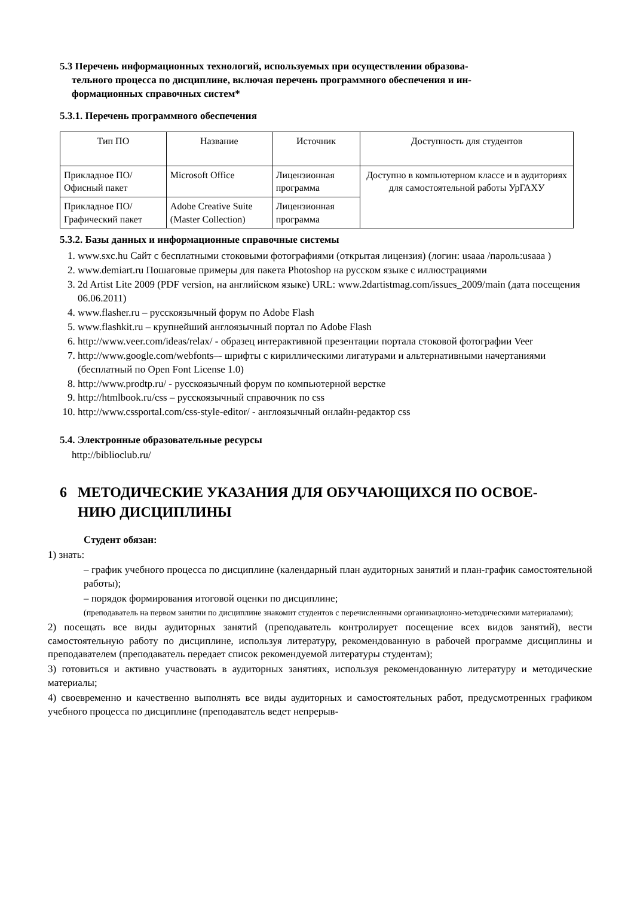5.3 Перечень информационных технологий, используемых при осуществлении образова-
тельного процесса по дисциплине, включая перечень программного обеспечения и ин-
формационных справочных систем*
5.3.1. Перечень программного обеспечения
| Тип ПО | Название | Источник | Доступность для студентов |
| --- | --- | --- | --- |
| Прикладное ПО/ Офисный пакет | Microsoft Office | Лицензионная программа | Доступно в компьютерном классе и в аудиториях для самостоятельной работы УрГАХУ |
| Прикладное ПО/ Графический пакет | Adobe Creative Suite (Master Collection) | Лицензионная программа | |
5.3.2. Базы данных и информационные справочные системы
1. www.sxc.hu Сайт с бесплатными стоковыми фотографиями (открытая лицензия) (логин: usaaa /пароль:usaaa )
2. www.demiart.ru Пошаговые примеры для пакета Photoshop на русском языке с иллюстрациями
3. 2d Artist Lite 2009 (PDF version, на английском языке) URL: www.2dartistmag.com/issues_2009/main (дата посещения 06.06.2011)
4. www.flasher.ru – русскоязычный форум по Adobe Flash
5. www.flashkit.ru – крупнейший англоязычный портал по Adobe Flash
6. http://www.veer.com/ideas/relax/ - образец интерактивной презентации портала стоковой фотографии Veer
7. http://www.google.com/webfonts–- шрифты с кириллическими лигатурами и альтернативными начертаниями (бесплатный по Open Font License 1.0)
8. http://www.prodtp.ru/ - русскоязычный форум по компьютерной верстке
9. http://htmlbook.ru/css – русскоязычный справочник по css
10. http://www.cssportal.com/css-style-editor/ - англоязычный онлайн-редактор css
5.4. Электронные образовательные ресурсы
http://biblioclub.ru/
6 МЕТОДИЧЕСКИЕ УКАЗАНИЯ ДЛЯ ОБУЧАЮЩИХСЯ ПО ОСВОЕ-
НИЮ ДИСЦИПЛИНЫ
Студент обязан:
1) знать:
– график учебного процесса по дисциплине (календарный план аудиторных занятий и план-график самостоятельной работы);
– порядок формирования итоговой оценки по дисциплине;
(преподаватель на первом занятии по дисциплине знакомит студентов с перечисленными организационно-методическими материалами);
2) посещать все виды аудиторных занятий (преподаватель контролирует посещение всех видов занятий), вести самостоятельную работу по дисциплине, используя литературу, рекомендованную в рабочей программе дисциплины и преподавателем (преподаватель передает список рекомендуемой литературы студентам);
3) готовиться и активно участвовать в аудиторных занятиях, используя рекомендованную литературу и методические материалы;
4) своевременно и качественно выполнять все виды аудиторных и самостоятельных работ, предусмотренных графиком учебного процесса по дисциплине (преподаватель ведет непрерыв-